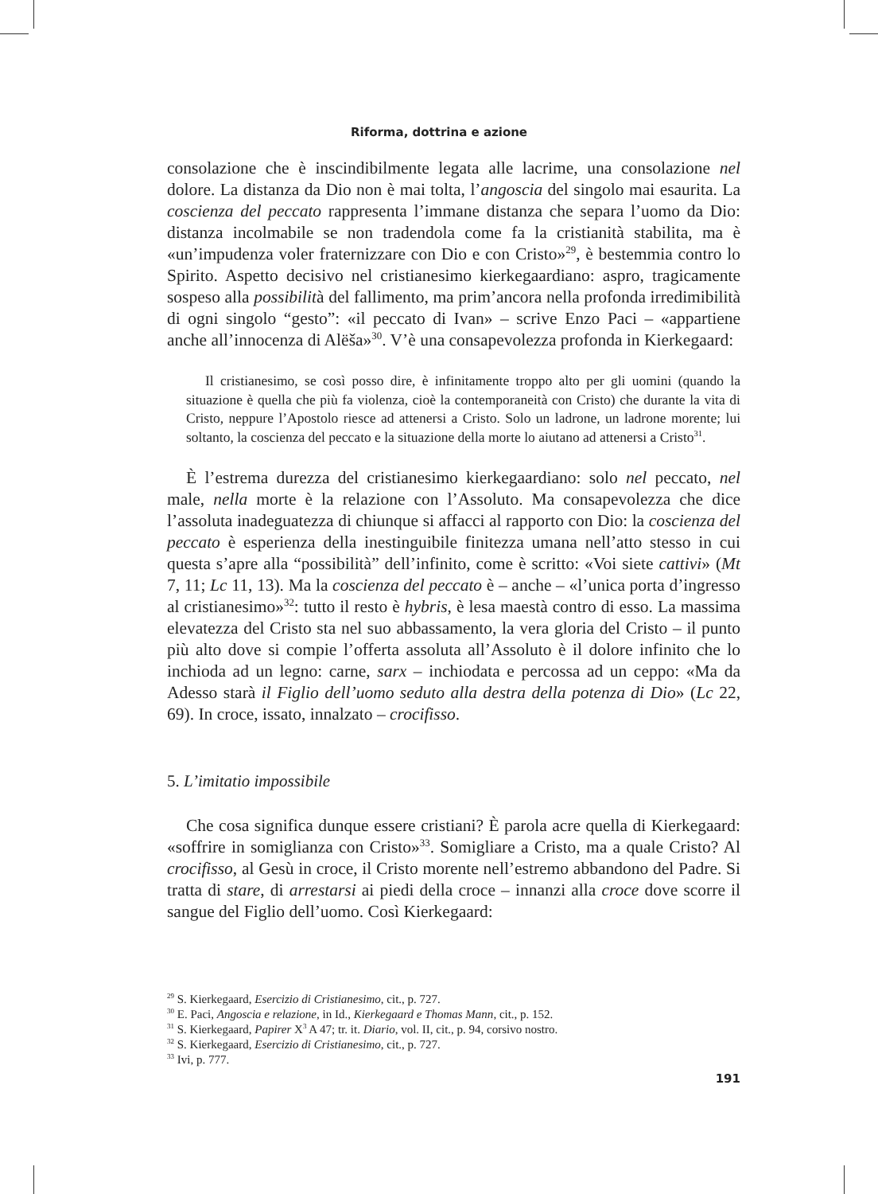Riforma, dottrina e azione
consolazione che è inscindibilmente legata alle lacrime, una consolazione nel dolore. La distanza da Dio non è mai tolta, l’angoscia del singolo mai esaurita. La coscienza del peccato rappresenta l’immane distanza che separa l’uomo da Dio: distanza incolmabile se non tradendola come fa la cristianità stabilita, ma è «un’impudenza voler fraternizzare con Dio e con Cristo»<sup>29</sup>, è bestemmia contro lo Spirito. Aspetto decisivo nel cristianesimo kierkegaardiano: aspro, tragicamente sospeso alla possibilità del fallimento, ma prim’ancora nella profonda irredimibilità di ogni singolo “gesto”: «il peccato di Ivan» – scrive Enzo Paci – «appartiene anche all’innocenza di Alëša»<sup>30</sup>. V’è una consapevolezza profonda in Kierkegaard:
Il cristianesimo, se così posso dire, è infinitamente troppo alto per gli uomini (quando la situazione è quella che più fa violenza, cioè la contemporaneità con Cristo) che durante la vita di Cristo, neppure l’Apostolo riesce ad attenersi a Cristo. Solo un ladrone, un ladrone morente; lui soltanto, la coscienza del peccato e la situazione della morte lo aiutano ad attenersi a Cristo<sup>31</sup>.
È l’estrema durezza del cristianesimo kierkegaardiano: solo nel peccato, nel male, nella morte è la relazione con l’Assoluto. Ma consapevolezza che dice l’assoluta inadeguatezza di chiunque si affacci al rapporto con Dio: la coscienza del peccato è esperienza della inestinguibile finitezza umana nell’atto stesso in cui questa s’apre alla “possibilità” dell’infinito, come è scritto: «Voi siete cattivi» (Mt 7, 11; Lc 11, 13). Ma la coscienza del peccato è – anche – «l’unica porta d’ingresso al cristianesimo»<sup>32</sup>: tutto il resto è hybris, è lesa maestà contro di esso. La massima elevatezza del Cristo sta nel suo abbassamento, la vera gloria del Cristo – il punto più alto dove si compie l’offerta assoluta all’Assoluto è il dolore infinito che lo inchioda ad un legno: carne, sarx – inchiodata e percossa ad un ceppo: «Ma da Adesso starà il Figlio dell’uomo seduto alla destra della potenza di Dio» (Lc 22, 69). In croce, issato, innalzato – crocifisso.
5. L’imitatio impossibile
Che cosa significa dunque essere cristiani? È parola acre quella di Kierkegaard: «soffrire in somiglianza con Cristo»<sup>33</sup>. Somigliare a Cristo, ma a quale Cristo? Al crocifisso, al Gesù in croce, il Cristo morente nell’estremo abbandono del Padre. Si tratta di stare, di arrestarsi ai piedi della croce – innanzi alla croce dove scorre il sangue del Figlio dell’uomo. Così Kierkegaard:
<sup>29</sup> S. Kierkegaard, Esercizio di Cristianesimo, cit., p. 727.
<sup>30</sup> E. Paci, Angoscia e relazione, in Id., Kierkegaard e Thomas Mann, cit., p. 152.
<sup>31</sup> S. Kierkegaard, Papirer X<sup>3</sup> A 47; tr. it. Diario, vol. II, cit., p. 94, corsivo nostro.
<sup>32</sup> S. Kierkegaard, Esercizio di Cristianesimo, cit., p. 727.
<sup>33</sup> Ivi, p. 777.
191